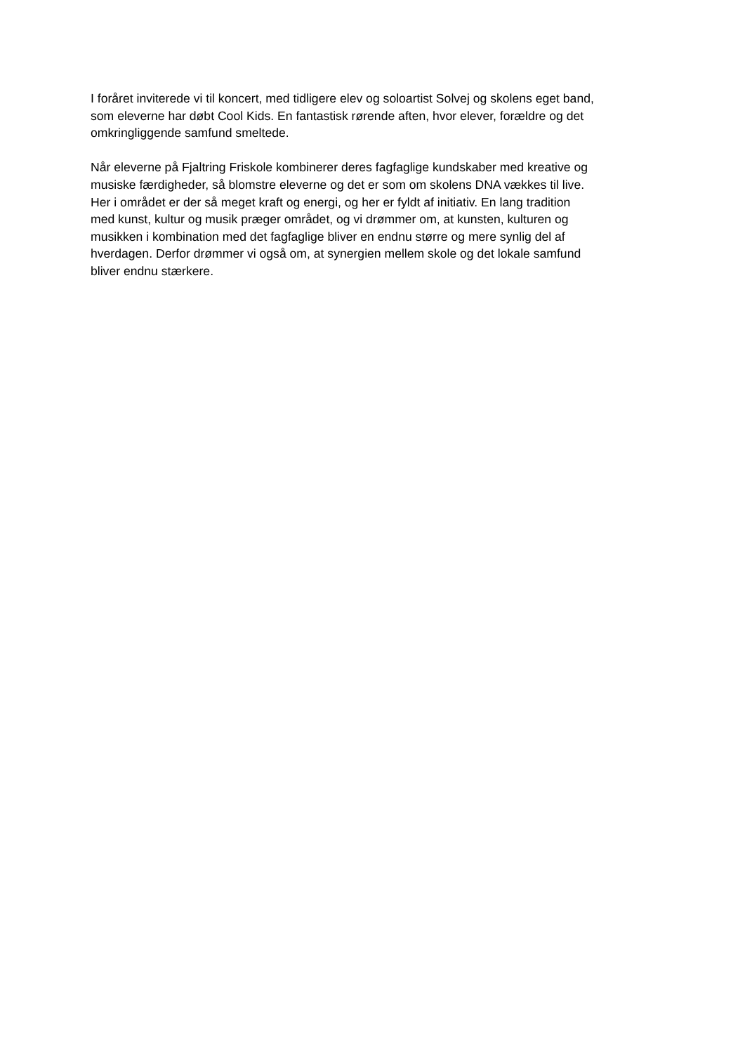I foråret inviterede vi til koncert, med tidligere elev og soloartist Solvej og skolens eget band,
som eleverne har døbt Cool Kids. En fantastisk rørende aften, hvor elever, forældre og det
omkringliggende samfund smeltede.
Når eleverne på Fjaltring Friskole kombinerer deres fagfaglige kundskaber med kreative og
musiske færdigheder, så blomstre eleverne og det er som om skolens DNA vækkes til live.
Her i området er der så meget kraft og energi, og her er fyldt af initiativ. En lang tradition
med kunst, kultur og musik præger området, og vi drømmer om, at kunsten, kulturen og
musikken i kombination med det fagfaglige bliver en endnu større og mere synlig del af
hverdagen. Derfor drømmer vi også om, at synergien mellem skole og det lokale samfund
bliver endnu stærkere.